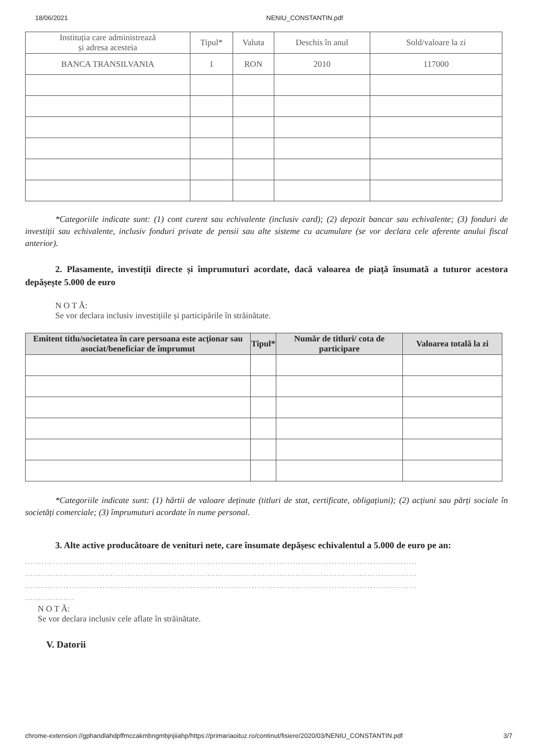18/06/2021 NENIU_CONSTANTIN.pdf
| Instituția care administrează și adresa acesteia | Tipul* | Valuta | Deschis în anul | Sold/valoare la zi |
| --- | --- | --- | --- | --- |
| BANCA TRANSILVANIA | 1 | RON | 2010 | 117000 |
*Categoriile indicate sunt: (1) cont curent sau echivalente (inclusiv card); (2) depozit bancar sau echivalente; (3) fonduri de investiții sau echivalente, inclusiv fonduri private de pensii sau alte sisteme cu acumulare (se vor declara cele aferente anului fiscal anterior).
2. Plasamente, investiții directe și împrumuturi acordate, dacă valoarea de piață însumată a tuturor acestora depășește 5.000 de euro
N O T Ă:
Se vor declara inclusiv investițiile și participările în străinătate.
| Emitent titlu/societatea în care persoana este acționar sau asociat/beneficiar de împrumut | Tipul* | Număr de titluri/ cota de participare | Valoarea totală la zi |
| --- | --- | --- | --- |
*Categoriile indicate sunt: (1) hârtii de valoare deținute (titluri de stat, certificate, obligațiuni); (2) acțiuni sau părți sociale în societăți comerciale; (3) împrumuturi acordate în nume personal.
3. Alte active producătoare de venituri nete, care însumate depășesc echivalentul a 5.000 de euro pe an:
..............................................................................................................................................
..............................................................................................................................................
..............................................................................................................................................
..................
N O T Ă:
Se vor declara inclusiv cele aflate în străinătate.
V. Datorii
chrome-extension://gphandlahdpffmccakmbngmbjnjiiahp/https://primariaoituz.ro/continut/fisiere/2020/03/NENIU_CONSTANTIN.pdf 3/7